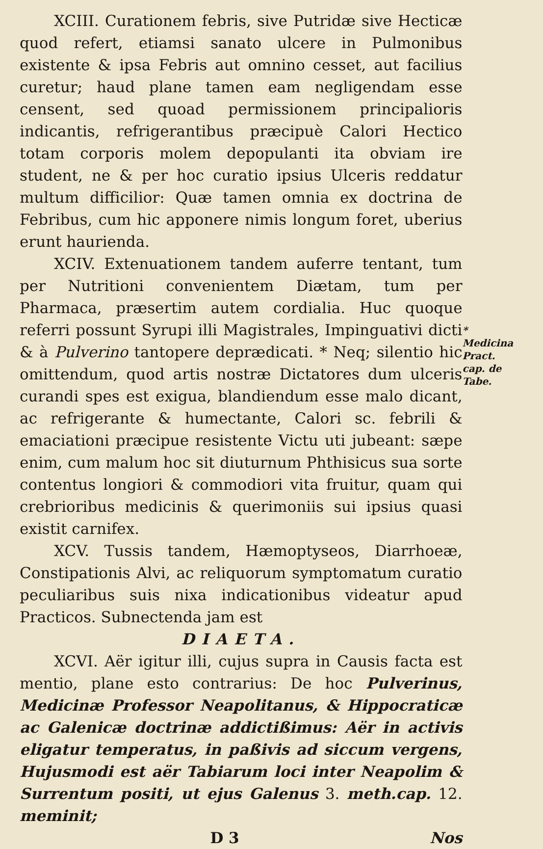XCIII. Curationem febris, sive Putridæ sive Hecticæ quod refert, etiamsi sanato ulcere in Pulmonibus existente & ipsa Febris aut omnino cesset, aut facilius curetur; haud plane tamen eam negligendam esse censent, sed quoad permissionem principalioris indicantis, refrigerantibus præcipuè Calori Hectico totam corporis molem depopulanti ita obviam ire student, ne & per hoc curatio ipsius Ulceris reddatur multum difficilior: Quæ tamen omnia ex doctrina de Febribus, cum hic apponere nimis longum foret, uberius erunt haurienda.
XCIV. Extenuationem tandem auferre tentant, tum per Nutritioni convenientem Diætam, tum per Pharmaca, præsertim autem cordialia. Huc quoque referri possunt Syrupi illi Magistrales, Impinguativi dicti & à Pulverino tantopere deprædicati. * Neq; silentio hic omittendum, quod artis nostræ Dictatores dum ulceris curandi spes est exigua, blandiendum esse malo dicant, ac refrigerante & humectante, Calori sc. febrili & emaciationi præcipue resistente Victu uti jubeant: sæpe enim, cum malum hoc sit diuturnum Phthisicus sua sorte contentus longiori & commodiori vita fruitur, quam qui crebrioribus medicinis & querimoniis sui ipsius quasi existit carnifex.
XCV. Tussis tandem, Hæmoptyseos, Diarrhoeæ, Constipationis Alvi, ac reliquorum symptomatum curatio peculiaribus suis nixa indicationibus videatur apud Practicos. Subnectenda jam est
DIAETA.
XCVI. Aër igitur illi, cujus supra in Causis facta est mentio, plane esto contrarius: De hoc Pulverinus, Medicinæ Professor Neapolitanus, & Hippocraticæ ac Galenicæ doctrinæ addictißimus: Aër in activis eligatur temperatus, in paßivis ad siccum vergens, Hujusmodi est aër Tabiarum loci inter Neapolim & Surrentum positi, ut ejus Galenus 3. meth.cap. 12. meminit;
D 3 Nos
* Medicina Pract. cap. de Tabe.